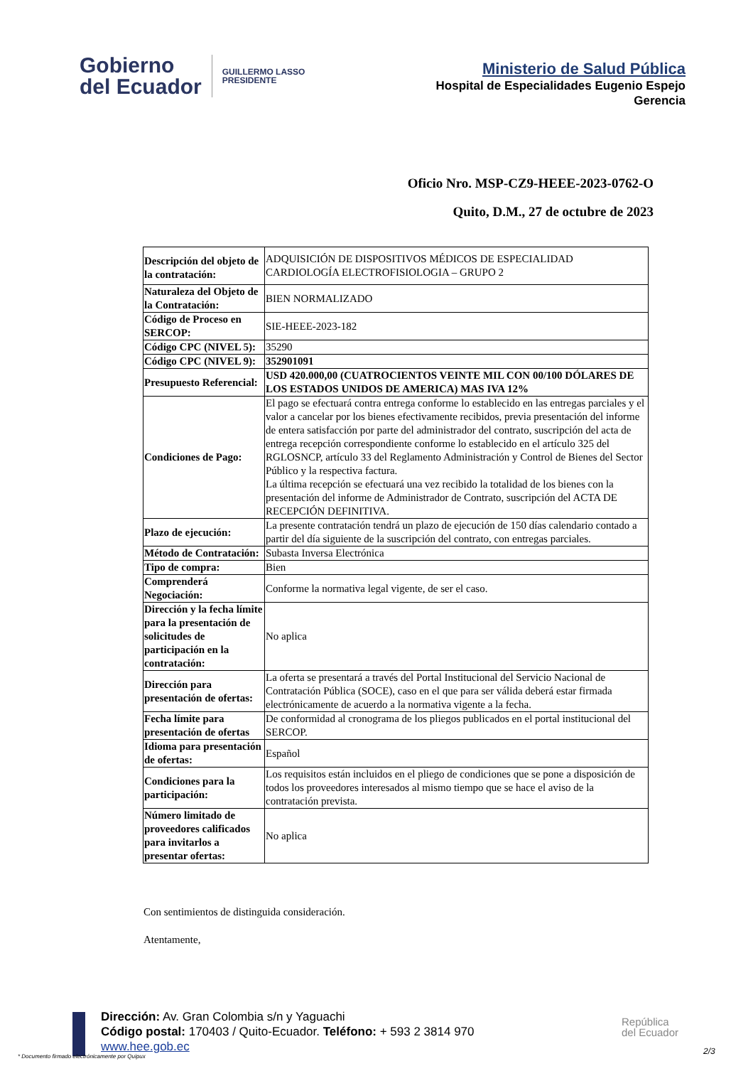Gobierno
del Ecuador
GUILLERMO LASSO
PRESIDENTE
Ministerio de Salud Pública
Hospital de Especialidades Eugenio Espejo
Gerencia
Oficio Nro. MSP-CZ9-HEEE-2023-0762-O
Quito, D.M., 27 de octubre de 2023
| Descripción del objeto de la contratación: | ADQUISICIÓN DE DISPOSITIVOS MÉDICOS DE ESPECIALIDAD CARDIOLOGÍA ELECTROFISIOLOGIA – GRUPO 2 |
| Naturaleza del Objeto de la Contratación: | BIEN NORMALIZADO |
| Código de Proceso en SERCOP: | SIE-HEEE-2023-182 |
| Código CPC (NIVEL 5): | 35290 |
| Código CPC (NIVEL 9): | 352901091 |
| Presupuesto Referencial: | USD 420.000,00 (CUATROCIENTOS VEINTE MIL CON 00/100 DÓLARES DE LOS ESTADOS UNIDOS DE AMERICA) MAS IVA 12% |
| Condiciones de Pago: | El pago se efectuará contra entrega conforme lo establecido en las entregas parciales y el valor a cancelar por los bienes efectivamente recibidos, previa presentación del informe de entera satisfacción por parte del administrador del contrato, suscripción del acta de entrega recepción correspondiente conforme lo establecido en el artículo 325 del RGLOSNCP, artículo 33 del Reglamento Administración y Control de Bienes del Sector Público y la respectiva factura. La última recepción se efectuará una vez recibido la totalidad de los bienes con la presentación del informe de Administrador de Contrato, suscripción del ACTA DE RECEPCIÓN DEFINITIVA. |
| Plazo de ejecución: | La presente contratación tendrá un plazo de ejecución de 150 días calendario contado a partir del día siguiente de la suscripción del contrato, con entregas parciales. |
| Método de Contratación: | Subasta Inversa Electrónica |
| Tipo de compra: | Bien |
| Comprenderá Negociación: | Conforme la normativa legal vigente, de ser el caso. |
| Dirección y la fecha límite para la presentación de solicitudes de participación en la contratación: | No aplica |
| Dirección para presentación de ofertas: | La oferta se presentará a través del Portal Institucional del Servicio Nacional de Contratación Pública (SOCE), caso en el que para ser válida deberá estar firmada electrónicamente de acuerdo a la normativa vigente a la fecha. |
| Fecha límite para presentación de ofertas | De conformidad al cronograma de los pliegos publicados en el portal institucional del SERCOP. |
| Idioma para presentación de ofertas: | Español |
| Condiciones para la participación: | Los requisitos están incluidos en el pliego de condiciones que se pone a disposición de todos los proveedores interesados al mismo tiempo que se hace el aviso de la contratación prevista. |
| Número limitado de proveedores calificados para invitarlos a presentar ofertas: | No aplica |
Con sentimientos de distinguida consideración.
Atentamente,
Dirección: Av. Gran Colombia s/n y Yaguachi
Código postal: 170403 / Quito-Ecuador. Teléfono: + 593 2 3814 970
www.hee.gob.ec
República
del Ecuador
* Documento firmado electrónicamente por Quipux
2/3